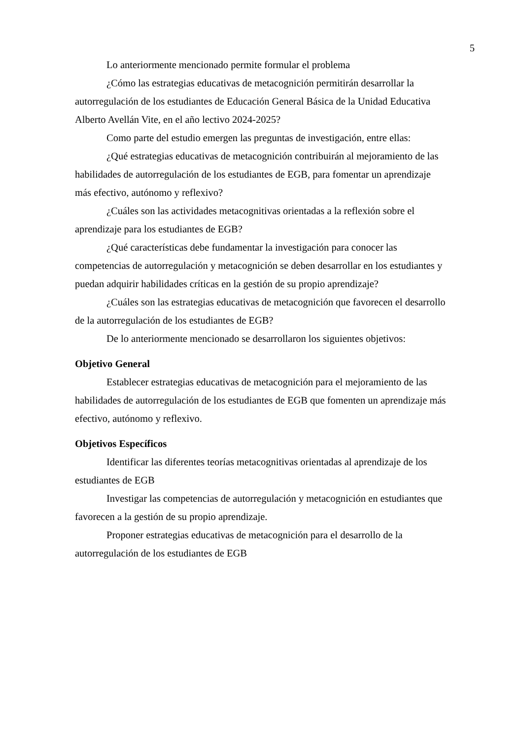5
Lo anteriormente mencionado permite formular el problema
¿Cómo las estrategias educativas de metacognición permitirán desarrollar la autorregulación de los estudiantes de Educación General Básica de la Unidad Educativa Alberto Avellán Vite, en el año lectivo 2024-2025?
Como parte del estudio emergen las preguntas de investigación, entre ellas:
¿Qué estrategias educativas de metacognición contribuirán al mejoramiento de las habilidades de autorregulación de los estudiantes de EGB, para fomentar un aprendizaje más efectivo, autónomo y reflexivo?
¿Cuáles son las actividades metacognitivas orientadas a la reflexión sobre el aprendizaje para los estudiantes de EGB?
¿Qué características debe fundamentar la investigación para conocer las competencias de autorregulación y metacognición se deben desarrollar en los estudiantes y puedan adquirir habilidades críticas en la gestión de su propio aprendizaje?
¿Cuáles son las estrategias educativas de metacognición que favorecen el desarrollo de la autorregulación de los estudiantes de EGB?
De lo anteriormente mencionado se desarrollaron los siguientes objetivos:
Objetivo General
Establecer estrategias educativas de metacognición para el mejoramiento de las habilidades de autorregulación de los estudiantes de EGB que fomenten un aprendizaje más efectivo, autónomo y reflexivo.
Objetivos Específicos
Identificar las diferentes teorías metacognitivas orientadas al aprendizaje de los estudiantes de EGB
Investigar las competencias de autorregulación y metacognición en estudiantes que favorecen a la gestión de su propio aprendizaje.
Proponer estrategias educativas de metacognición para el desarrollo de la autorregulación de los estudiantes de EGB